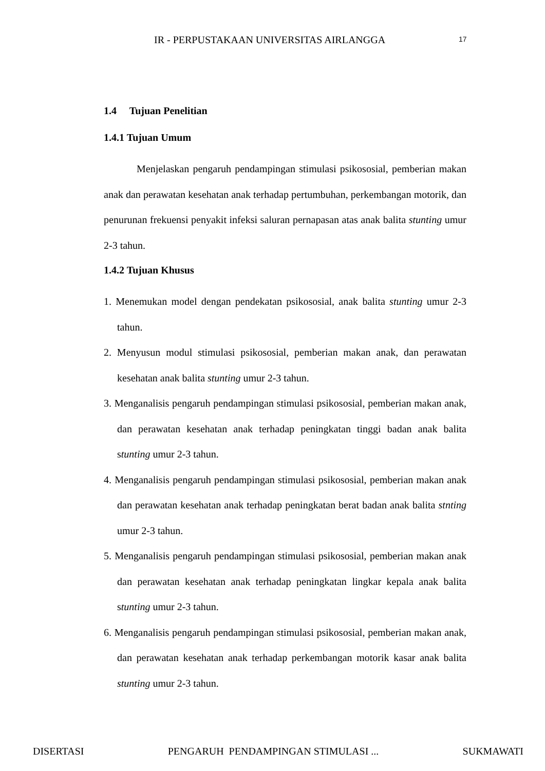IR - PERPUSTAKAAN UNIVERSITAS AIRLANGGA 17
1.4 Tujuan Penelitian
1.4.1 Tujuan Umum
Menjelaskan pengaruh pendampingan stimulasi psikososial, pemberian makan anak dan perawatan kesehatan anak terhadap pertumbuhan, perkembangan motorik, dan penurunan frekuensi penyakit infeksi saluran pernapasan atas anak balita stunting umur 2-3 tahun.
1.4.2 Tujuan Khusus
1. Menemukan model dengan pendekatan psikososial, anak balita stunting umur 2-3 tahun.
2. Menyusun modul stimulasi psikososial, pemberian makan anak, dan perawatan kesehatan anak balita stunting umur 2-3 tahun.
3. Menganalisis pengaruh pendampingan stimulasi psikososial, pemberian makan anak, dan perawatan kesehatan anak terhadap peningkatan tinggi badan anak balita stunting umur 2-3 tahun.
4. Menganalisis pengaruh pendampingan stimulasi psikososial, pemberian makan anak dan perawatan kesehatan anak terhadap peningkatan berat badan anak balita stnting umur 2-3 tahun.
5. Menganalisis pengaruh pendampingan stimulasi psikososial, pemberian makan anak dan perawatan kesehatan anak terhadap peningkatan lingkar kepala anak balita stunting umur 2-3 tahun.
6. Menganalisis pengaruh pendampingan stimulasi psikososial, pemberian makan anak, dan perawatan kesehatan anak terhadap perkembangan motorik kasar anak balita stunting umur 2-3 tahun.
DISERTASI PENGARUH PENDAMPINGAN STIMULASI ... SUKMAWATI